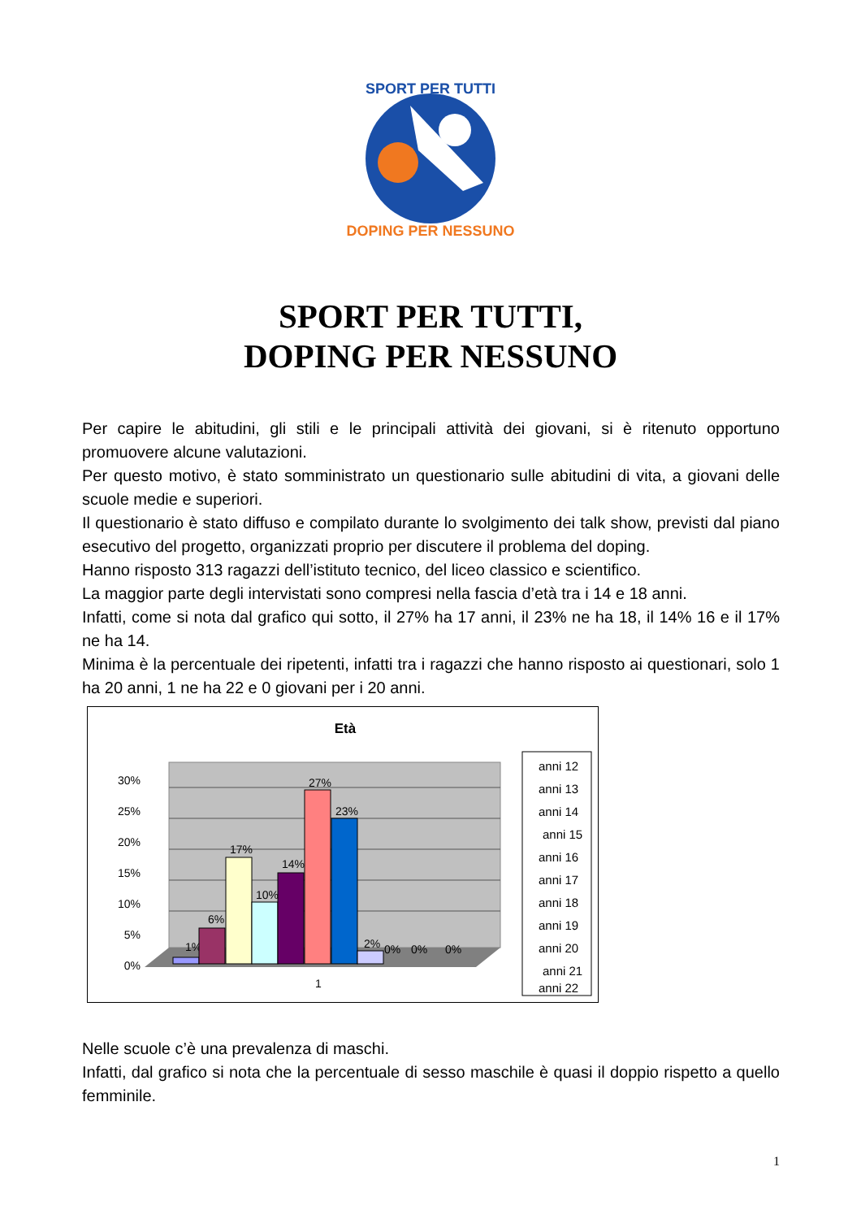SPORT PER TUTTI
DOPING PER NESSUNO
SPORT PER TUTTI,
DOPING PER NESSUNO
Per capire le abitudini, gli stili e le principali attività dei giovani, si è ritenuto opportuno promuovere alcune valutazioni.
Per questo motivo, è stato somministrato un questionario sulle abitudini di vita, a giovani delle scuole medie e superiori.
Il questionario è stato diffuso e compilato durante lo svolgimento dei talk show, previsti dal piano esecutivo del progetto, organizzati proprio per discutere il problema del doping.
Hanno risposto 313 ragazzi dell’istituto tecnico, del liceo classico e scientifico.
La maggior parte degli intervistati sono compresi nella fascia d’età tra i 14 e 18 anni.
Infatti, come si nota dal grafico qui sotto, il 27% ha 17 anni, il 23% ne ha 18, il 14% 16 e il 17% ne ha 14.
Minima è la percentuale dei ripetenti, infatti tra i ragazzi che hanno risposto ai questionari, solo 1 ha 20 anni, 1 ne ha 22 e 0 giovani per i 20 anni.
Età
30%
25%
20%
15%
10%
5%
0%
1%
6%
17%
10%
14%
27%
23%
2%
0%
0%
0%
1
anni 12
anni 13
anni 14
anni 15
anni 16
anni 17
anni 18
anni 19
anni 20
anni 21
anni 22
Nelle scuole c’è una prevalenza di maschi.
Infatti, dal grafico si nota che la percentuale di sesso maschile è quasi il doppio rispetto a quello femminile.
1